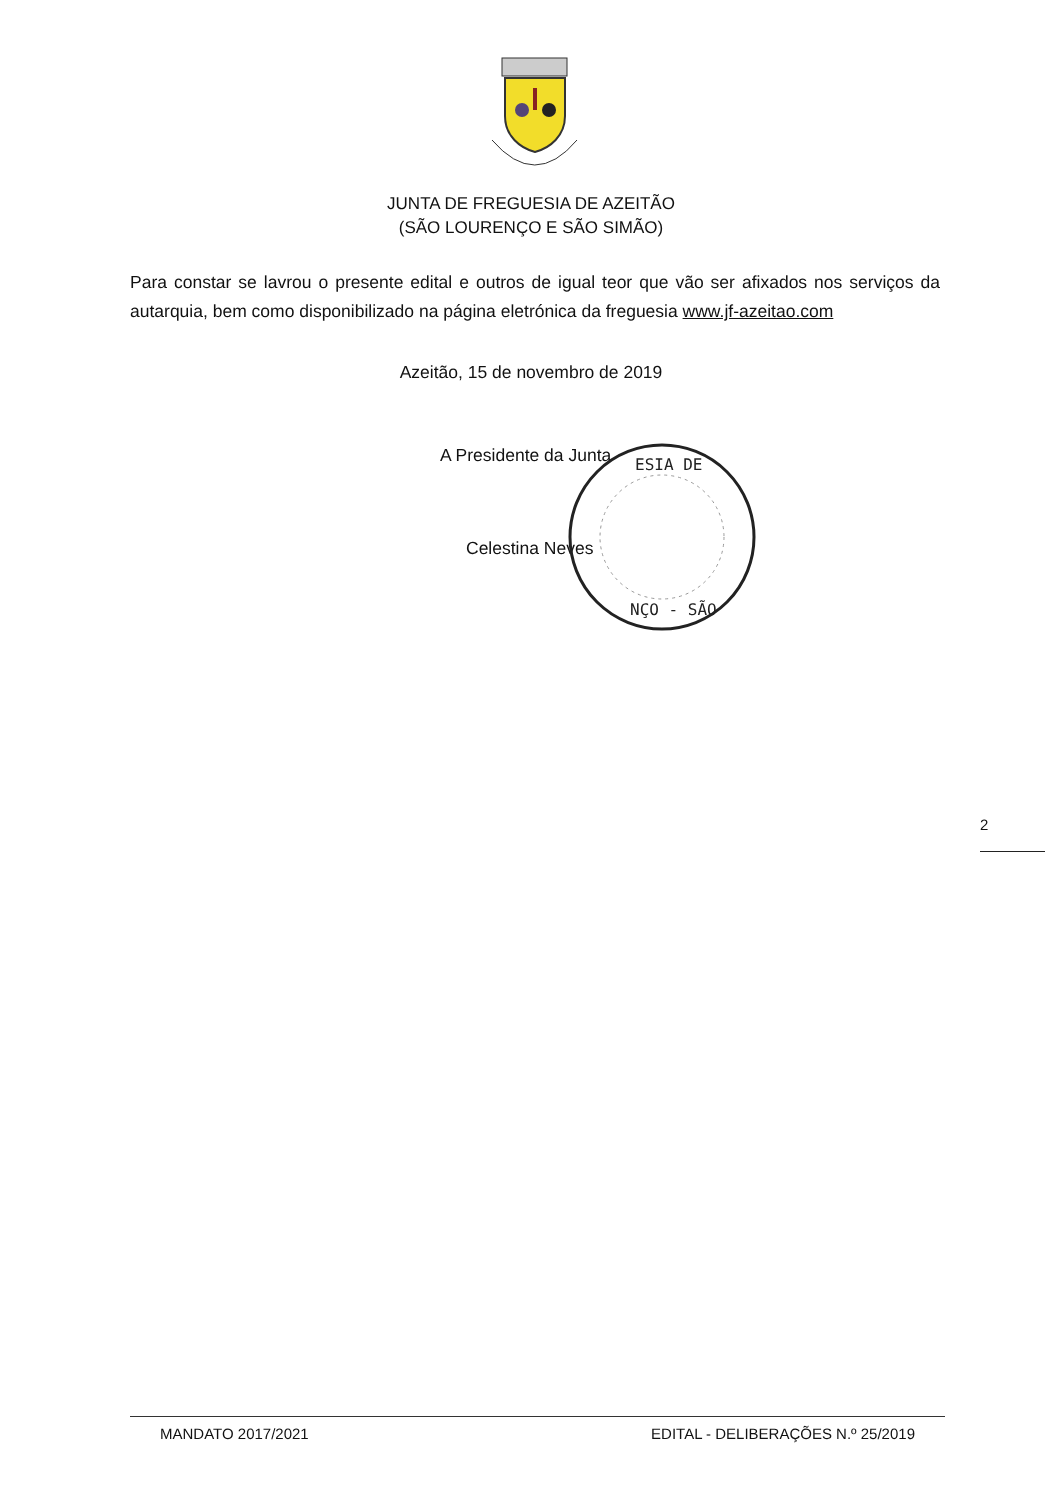JUNTA DE FREGUESIA DE AZEITÃO
(SÃO LOURENÇO E SÃO SIMÃO)
Para constar se lavrou o presente edital e outros de igual teor que vão ser afixados nos serviços da autarquia, bem como disponibilizado na página eletrónica da freguesia www.jf-azeitao.com
Azeitão, 15 de novembro de 2019
A Presidente da Junta
Celestina Neves
ESIA DE
NÇO - SÃO
2
MANDATO 2017/2021 EDITAL - DELIBERAÇÕES N.º 25/2019